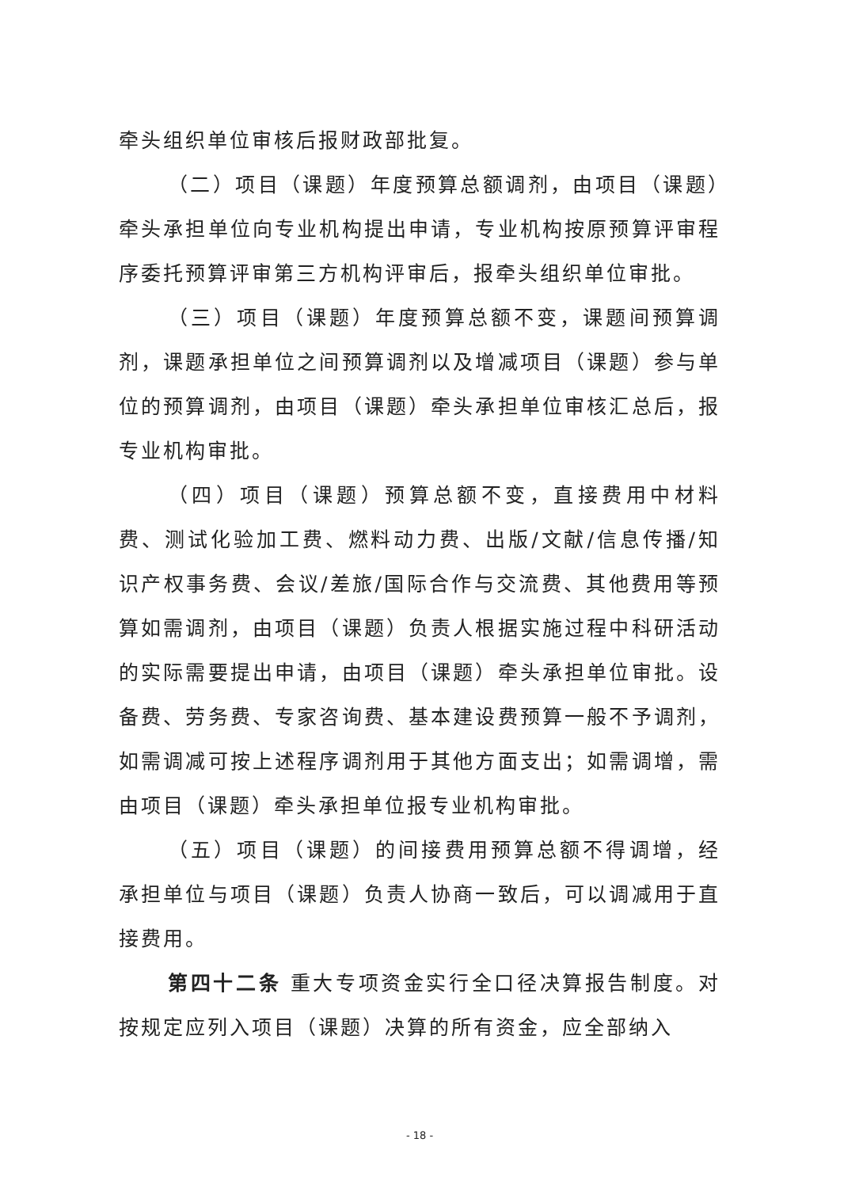牵头组织单位审核后报财政部批复。
（二）项目（课题）年度预算总额调剂，由项目（课题）牵头承担单位向专业机构提出申请，专业机构按原预算评审程序委托预算评审第三方机构评审后，报牵头组织单位审批。
（三）项目（课题）年度预算总额不变，课题间预算调剂，课题承担单位之间预算调剂以及增减项目（课题）参与单位的预算调剂，由项目（课题）牵头承担单位审核汇总后，报专业机构审批。
（四）项目（课题）预算总额不变，直接费用中材料费、测试化验加工费、燃料动力费、出版/文献/信息传播/知识产权事务费、会议/差旅/国际合作与交流费、其他费用等预算如需调剂，由项目（课题）负责人根据实施过程中科研活动的实际需要提出申请，由项目（课题）牵头承担单位审批。设备费、劳务费、专家咨询费、基本建设费预算一般不予调剂，如需调减可按上述程序调剂用于其他方面支出；如需调增，需由项目（课题）牵头承担单位报专业机构审批。
（五）项目（课题）的间接费用预算总额不得调增，经承担单位与项目（课题）负责人协商一致后，可以调减用于直接费用。
第四十二条 重大专项资金实行全口径决算报告制度。对按规定应列入项目（课题）决算的所有资金，应全部纳入
- 18 -